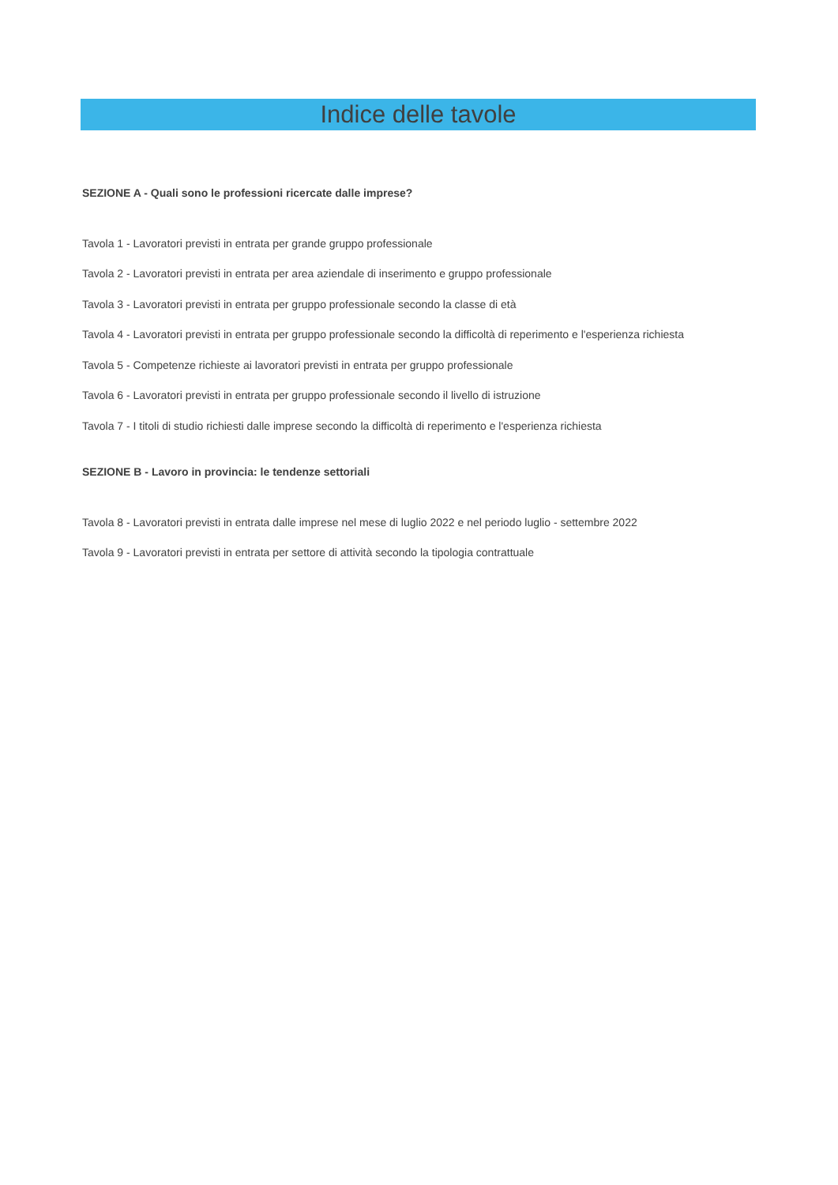Indice delle tavole
SEZIONE A - Quali sono le professioni ricercate dalle imprese?
Tavola 1 - Lavoratori previsti in entrata per grande gruppo professionale
Tavola 2 - Lavoratori previsti in entrata per area aziendale di inserimento e gruppo professionale
Tavola 3 - Lavoratori previsti in entrata per gruppo professionale secondo la classe di età
Tavola 4 - Lavoratori previsti in entrata per gruppo professionale secondo la difficoltà di reperimento e l'esperienza richiesta
Tavola 5 - Competenze richieste ai lavoratori previsti in entrata per gruppo professionale
Tavola 6 - Lavoratori previsti in entrata per gruppo professionale secondo il livello di istruzione
Tavola 7 - I titoli di studio richiesti dalle imprese secondo la difficoltà di reperimento e l'esperienza richiesta
SEZIONE B - Lavoro in provincia: le tendenze settoriali
Tavola 8 - Lavoratori previsti in entrata dalle imprese nel mese di luglio 2022 e nel periodo luglio - settembre 2022
Tavola 9 - Lavoratori previsti in entrata per settore di attività secondo la tipologia contrattuale